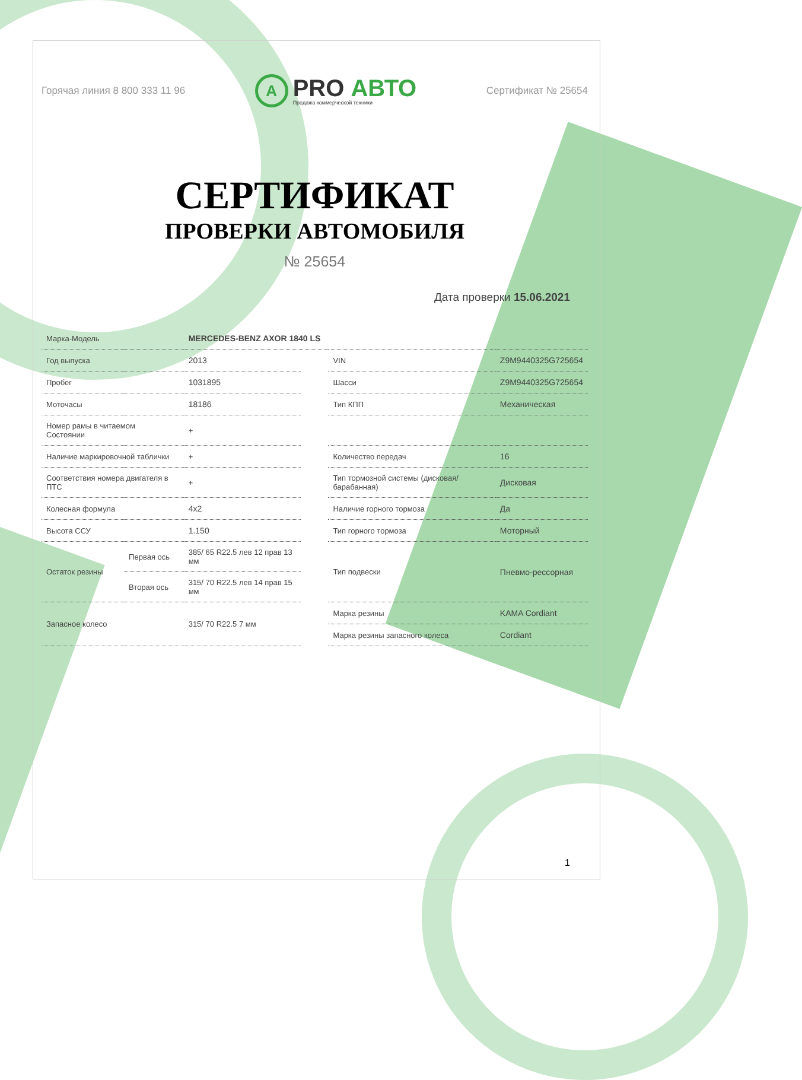Горячая линия 8 800 333 11 96
A
PRO АВТО
Продажа коммерческой техники
Сертификат № 25654
СЕРТИФИКАТ
ПРОВЕРКИ АВТОМОБИЛЯ
№ 25654
Дата проверки 15.06.2021
| Марка-Модель | | MERCEDES-BENZ AXOR 1840 LS | | | |
| Год выпуска | | 2013 | | VIN | Z9M9440325G725654 |
| Пробег | | 1031895 | | Шасси | Z9M9440325G725654 |
| Моточасы | | 18186 | | Тип КПП | Механическая |
| Номер рамы в читаемом Состоянии | | + | | | |
| Наличие маркировочной таблички | | + | | Количество передач | 16 |
| Соответствия номера двигателя в ПТС | | + | | Тип тормозной системы (дисковая/барабанная) | Дисковая |
| Колесная формула | | 4x2 | | Наличие горного тормоза | Да |
| Высота ССУ | | 1.150 | | Тип горного тормоза | Моторный |
| Остаток резины | Первая ось | 385/ 65 R22.5 лев 12 прав 13 мм | | Тип подвески | Пневмо-рессорная |
| | Вторая ось | 315/ 70 R22.5 лев 14 прав 15 мм | | | |
| Запасное колесо | | 315/ 70 R22.5 7 мм | | Марка резины | KAMA Cordiant |
| | | | | Марка резины запасного колеса | Cordiant |
1